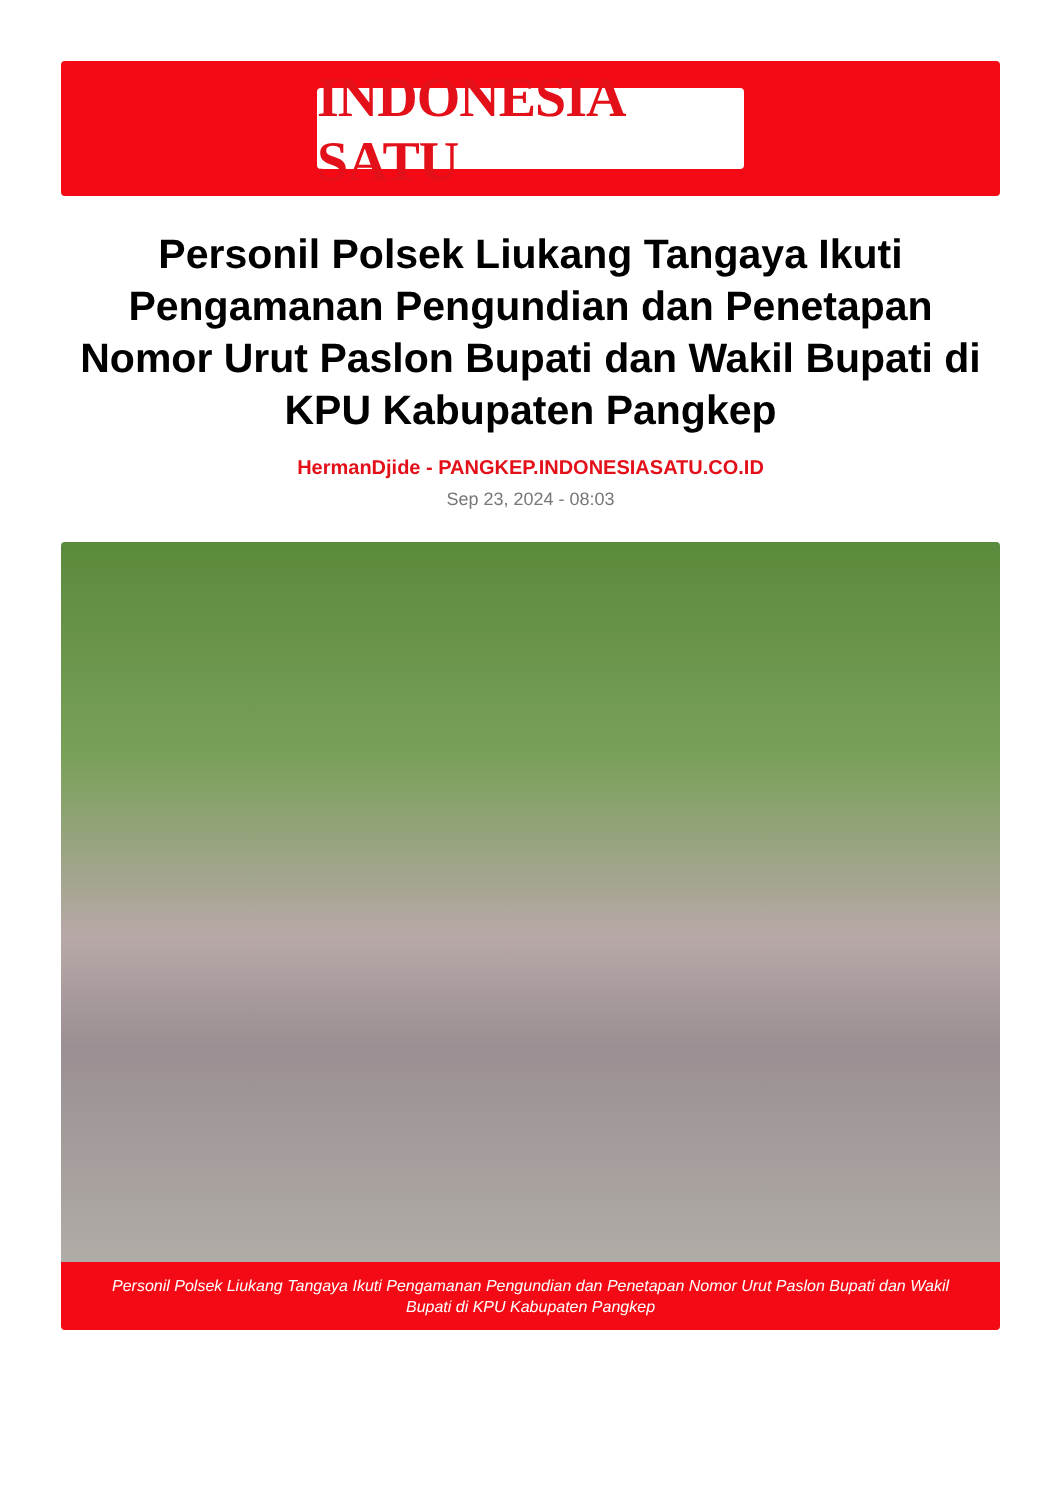INDONESIA SATU
Personil Polsek Liukang Tangaya Ikuti Pengamanan Pengundian dan Penetapan Nomor Urut Paslon Bupati dan Wakil Bupati di KPU Kabupaten Pangkep
HermanDjide - PANGKEP.INDONESIASATU.CO.ID
Sep 23, 2024 - 08:03
Personil Polsek Liukang Tangaya Ikuti Pengamanan Pengundian dan Penetapan Nomor Urut Paslon Bupati dan Wakil Bupati di KPU Kabupaten Pangkep